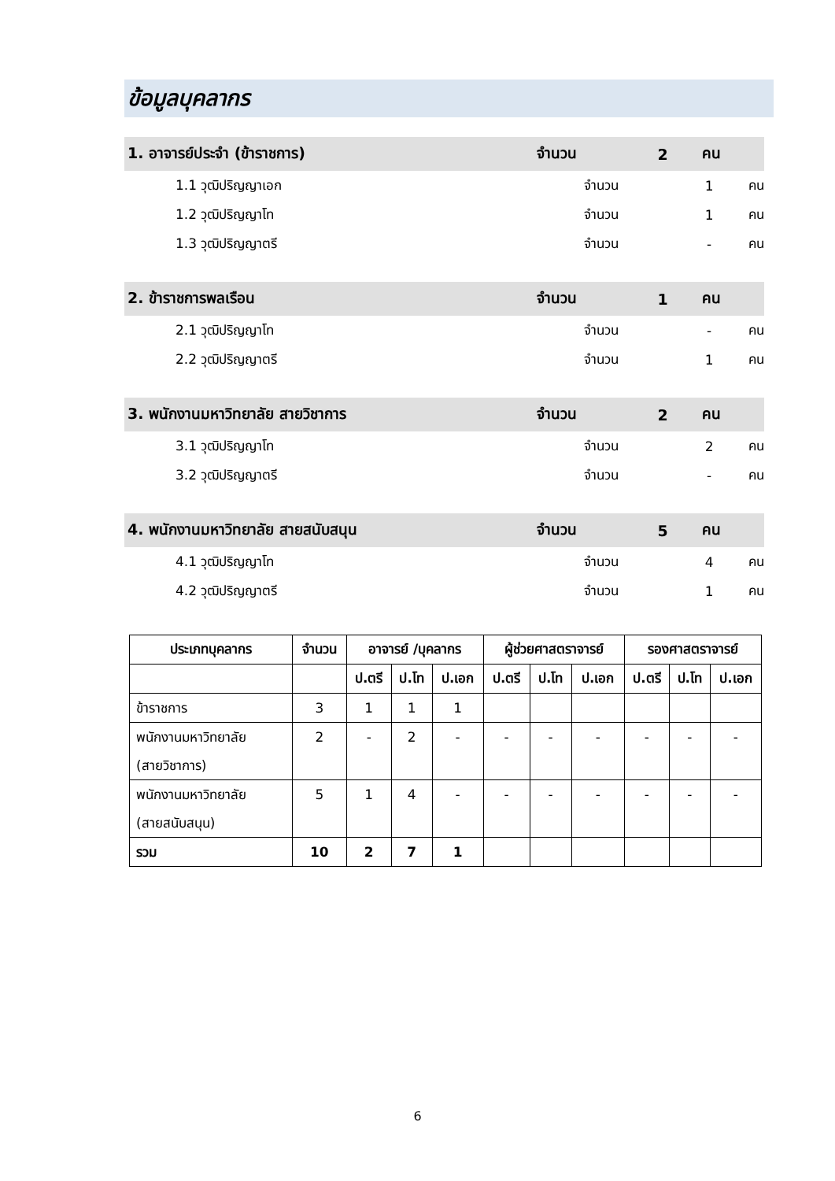ข้อมูลบุคลากร
1. อาจารย์ประจำ (ข้าราชการ) จำนวน 2 คน
1.1 วุฒิปริญญาเอก จำนวน 1 คน
1.2 วุฒิปริญญาโท จำนวน 1 คน
1.3 วุฒิปริญญาตรี จำนวน - คน
2. ข้าราชการพลเรือน จำนวน 1 คน
2.1 วุฒิปริญญาโท จำนวน - คน
2.2 วุฒิปริญญาตรี จำนวน 1 คน
3. พนักงานมหาวิทยาลัย สายวิชาการ จำนวน 2 คน
3.1 วุฒิปริญญาโท จำนวน 2 คน
3.2 วุฒิปริญญาตรี จำนวน - คน
4. พนักงานมหาวิทยาลัย สายสนับสนุน จำนวน 5 คน
4.1 วุฒิปริญญาโท จำนวน 4 คน
4.2 วุฒิปริญญาตรี จำนวน 1 คน
| ประเภทบุคลากร | จำนวน | อาจารย์ /บุคลากร | | | ผู้ช่วยศาสตราจารย์ | | | รองศาสตราจารย์ | | |
| --- | --- | --- | --- | --- | --- | --- | --- | --- | --- | --- |
| | | ป.ตรี | ป.โท | ป.เอก | ป.ตรี | ป.โท | ป.เอก | ป.ตรี | ป.โท | ป.เอก |
| ข้าราชการ | 3 | 1 | 1 | 1 | | | | | | |
| พนักงานมหาวิทยาลัย (สายวิชาการ) | 2 | - | 2 | - | - | - | - | - | - | - |
| พนักงานมหาวิทยาลัย (สายสนับสนุน) | 5 | 1 | 4 | - | - | - | - | - | - | - |
| รวม | 10 | 2 | 7 | 1 | | | | | | |
6